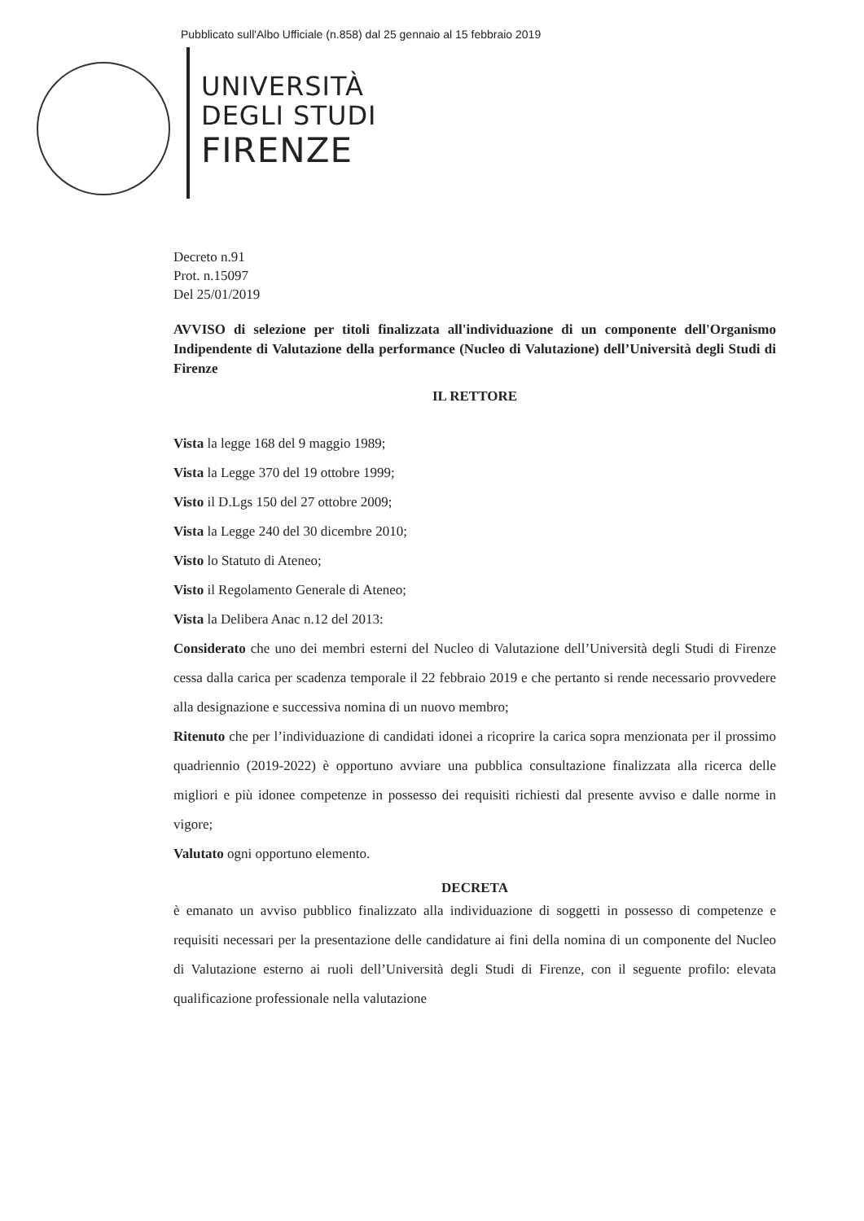Pubblicato sull'Albo Ufficiale (n.858) dal 25 gennaio al 15 febbraio 2019
UNIVERSITÀ
DEGLI STUDI
FIRENZE
Decreto n.91
Prot. n.15097
Del 25/01/2019
AVVISO di selezione per titoli finalizzata all'individuazione di un componente dell'Organismo Indipendente di Valutazione della performance (Nucleo di Valutazione) dell’Università degli Studi di Firenze
IL RETTORE
Vista la legge 168 del 9 maggio 1989;
Vista la Legge 370 del 19 ottobre 1999;
Visto il D.Lgs 150 del 27 ottobre 2009;
Vista la Legge 240 del 30 dicembre 2010;
Visto lo Statuto di Ateneo;
Visto il Regolamento Generale di Ateneo;
Vista la Delibera Anac n.12 del 2013:
Considerato che uno dei membri esterni del Nucleo di Valutazione dell’Università degli Studi di Firenze cessa dalla carica per scadenza temporale il 22 febbraio 2019 e che pertanto si rende necessario provvedere alla designazione e successiva nomina di un nuovo membro;
Ritenuto che per l’individuazione di candidati idonei a ricoprire la carica sopra menzionata per il prossimo quadriennio (2019-2022) è opportuno avviare una pubblica consultazione finalizzata alla ricerca delle migliori e più idonee competenze in possesso dei requisiti richiesti dal presente avviso e dalle norme in vigore;
Valutato ogni opportuno elemento.
DECRETA
è emanato un avviso pubblico finalizzato alla individuazione di soggetti in possesso di competenze e requisiti necessari per la presentazione delle candidature ai fini della nomina di un componente del Nucleo di Valutazione esterno ai ruoli dell’Università degli Studi di Firenze, con il seguente profilo: elevata qualificazione professionale nella valutazione